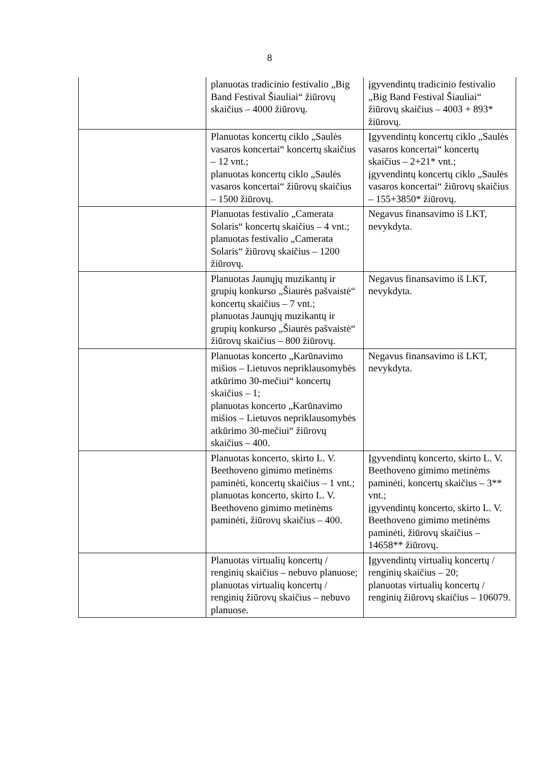8
| | planuotas tradicinio festivalio „Big Band Festival Šiauliai“ žiūrovų skaičius – 4000 žiūrovų. | įgyvendintų tradicinio festivalio „Big Band Festival Šiauliai“ žiūrovų skaičius – 4003 + 893* žiūrovų. |
| | Planuotas koncertų ciklo „Saulės vasaros koncertai“ koncertų skaičius – 12 vnt.; planuotas koncertų ciklo „Saulės vasaros koncertai“ žiūrovų skaičius – 1500 žiūrovų. | Įgyvendintų koncertų ciklo „Saulės vasaros koncertai“ koncertų skaičius – 2+21* vnt.; įgyvendintų koncertų ciklo „Saulės vasaros koncertai“ žiūrovų skaičius – 155+3850* žiūrovų. |
| | Planuotas festivalio „Camerata Solaris“ koncertų skaičius – 4 vnt.; planuotas festivalio „Camerata Solaris“ žiūrovų skaičius – 1200 žiūrovų. | Negavus finansavimo iš LKT, nevykdyta. |
| | Planuotas Jaunųjų muzikantų ir grupių konkurso „Šiaurės pašvaistė“ koncertų skaičius – 7 vnt.; planuotas Jaunųjų muzikantų ir grupių konkurso „Šiaurės pašvaistė“ žiūrovų skaičius – 800 žiūrovų. | Negavus finansavimo iš LKT, nevykdyta. |
| | Planuotas koncerto „Karūnavimo mišios – Lietuvos nepriklausomybės atkūrimo 30-mečiui“ koncertų skaičius – 1; planuotas koncerto „Karūnavimo mišios – Lietuvos nepriklausomybės atkūrimo 30-mečiui“ žiūrovų skaičius – 400. | Negavus finansavimo iš LKT, nevykdyta. |
| | Planuotas koncerto, skirto L. V. Beethoveno gimimo metinėms paminėti, koncertų skaičius – 1 vnt.; planuotas koncerto, skirto L. V. Beethoveno gimimo metinėms paminėti, žiūrovų skaičius – 400. | Įgyvendintų koncerto, skirto L. V. Beethoveno gimimo metinėms paminėti, koncertų skaičius – 3** vnt.; įgyvendintų koncerto, skirto L. V. Beethoveno gimimo metinėms paminėti, žiūrovų skaičius – 14658** žiūrovų. |
| | Planuotas virtualių koncertų / renginių skaičius – nebuvo planuose; planuotas virtualių koncertų / renginių žiūrovų skaičius – nebuvo planuose. | Įgyvendintų virtualių koncertų / renginių skaičius – 20; planuotas virtualių koncertų / renginių žiūrovų skaičius – 106079. |